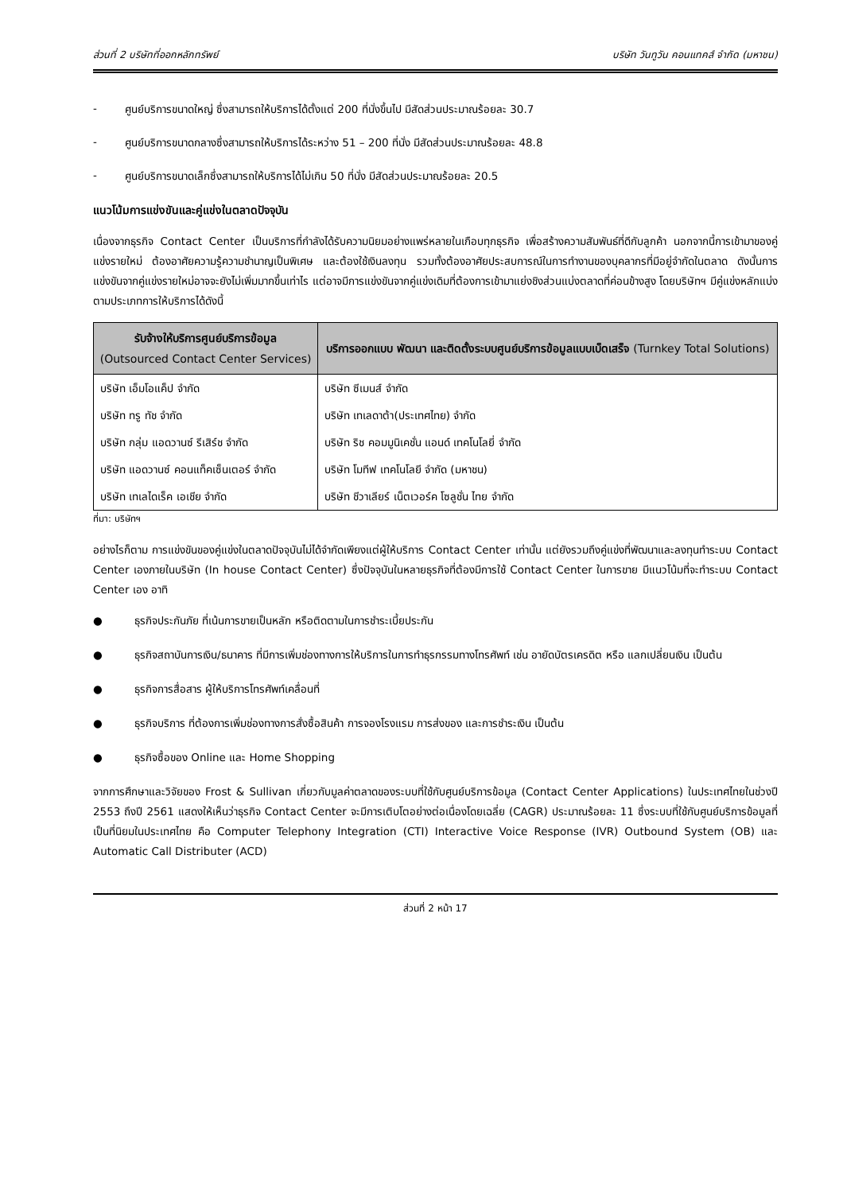ส่วนที่ 2 บริษัทที่ออกหลักทรัพย์ บริษัท วันทูวัน คอนแทคส์ จำกัด (มหาชน)
- ศูนย์บริการขนาดใหญ่ ซึ่งสามารถให้บริการได้ตั้งแต่ 200 ที่นั่งขึ้นไป มีสัดส่วนประมาณร้อยละ 30.7
- ศูนย์บริการขนาดกลางซึ่งสามารถให้บริการได้ระหว่าง 51 – 200 ที่นั่ง มีสัดส่วนประมาณร้อยละ 48.8
- ศูนย์บริการขนาดเล็กซึ่งสามารถให้บริการได้ไม่เกิน 50 ที่นั่ง มีสัดส่วนประมาณร้อยละ 20.5
แนวโน้มการแข่งขันและคู่แข่งในตลาดปัจจุบัน
เนื่องจากธุรกิจ Contact Center เป็นบริการที่กำลังได้รับความนิยมอย่างแพร่หลายในเกือบทุกธุรกิจ เพื่อสร้างความสัมพันธ์ที่ดีกับลูกค้า นอกจากนี้การเข้ามาของคู่แข่งรายใหม่ ต้องอาศัยความรู้ความชำนาญเป็นพิเศษ และต้องใช้เงินลงทุน รวมทั้งต้องอาศัยประสบการณ์ในการทำงานของบุคลากรที่มีอยู่จำกัดในตลาด ดังนั้นการแข่งขันจากคู่แข่งรายใหม่อาจจะยังไม่เพิ่มมากขึ้นเท่าไร แต่อาจมีการแข่งขันจากคู่แข่งเดิมที่ต้องการเข้ามาแย่งชิงส่วนแบ่งตลาดที่ค่อนข้างสูง โดยบริษัทฯ มีคู่แข่งหลักแบ่งตามประเภทการให้บริการได้ดังนี้
| รับจ้างให้บริการศูนย์บริการข้อมูล (Outsourced Contact Center Services) | บริการออกแบบ พัฒนา และติดตั้งระบบศูนย์บริการข้อมูลแบบเบ็ดเสร็จ (Turnkey Total Solutions) |
| --- | --- |
| บริษัท เอ็มโอแค็ป จำกัด | บริษัท ซีเมนส์ จำกัด |
| บริษัท ทรู ทัช จำกัด | บริษัท เทเลดาต้า(ประเทศไทย) จำกัด |
| บริษัท กลุ่ม แอดวานซ์ รีเสิร์ช จำกัด | บริษัท ริช คอมมูนิเคชั่น แอนด์ เทคโนโลยี่ จำกัด |
| บริษัท แอดวานซ์ คอนแท็คเซ็นเตอร์ จำกัด | บริษัท โมทีฟ เทคโนโลยี จำกัด (มหาชน) |
| บริษัท เทเลไดเร็ค เอเชีย จำกัด | บริษัท ชีวาเลียร์ เน็ตเวอร์ค โซลูชั่น ไทย จำกัด |
ที่มา: บริษัทฯ
อย่างไรก็ตาม การแข่งขันของคู่แข่งในตลาดปัจจุบันไม่ได้จำกัดเพียงแต่ผู้ให้บริการ Contact Center เท่านั้น แต่ยังรวมถึงคู่แข่งที่พัฒนาและลงทุนทำระบบ Contact Center เองภายในบริษัท (In house Contact Center) ซึ่งปัจจุบันในหลายธุรกิจที่ต้องมีการใช้ Contact Center ในการขาย มีแนวโน้มที่จะทำระบบ Contact Center เอง อาทิ
● ธุรกิจประกันภัย ที่เน้นการขายเป็นหลัก หรือติดตามในการชำระเบี้ยประกัน
● ธุรกิจสถาบันการเงิน/ธนาคาร ที่มีการเพิ่มช่องทางการให้บริการในการทำธุรกรรมทางโทรศัพท์ เช่น อายัดบัตรเครดิต หรือ แลกเปลี่ยนเงิน เป็นต้น
● ธุรกิจการสื่อสาร ผู้ให้บริการโทรศัพท์เคลื่อนที่
● ธุรกิจบริการ ที่ต้องการเพิ่มช่องทางการสั่งซื้อสินค้า การจองโรงแรม การส่งของ และการชำระเงิน เป็นต้น
● ธุรกิจซื้อของ Online และ Home Shopping
จากการศึกษาและวิจัยของ Frost & Sullivan เกี่ยวกับมูลค่าตลาดของระบบที่ใช้กับศูนย์บริการข้อมูล (Contact Center Applications) ในประเทศไทยในช่วงปี 2553 ถึงปี 2561 แสดงให้เห็นว่าธุรกิจ Contact Center จะมีการเติบโตอย่างต่อเนื่องโดยเฉลี่ย (CAGR) ประมาณร้อยละ 11 ซึ่งระบบที่ใช้กับศูนย์บริการข้อมูลที่เป็นที่นิยมในประเทศไทย คือ Computer Telephony Integration (CTI) Interactive Voice Response (IVR) Outbound System (OB) และ Automatic Call Distributer (ACD)
ส่วนที่ 2 หน้า 17